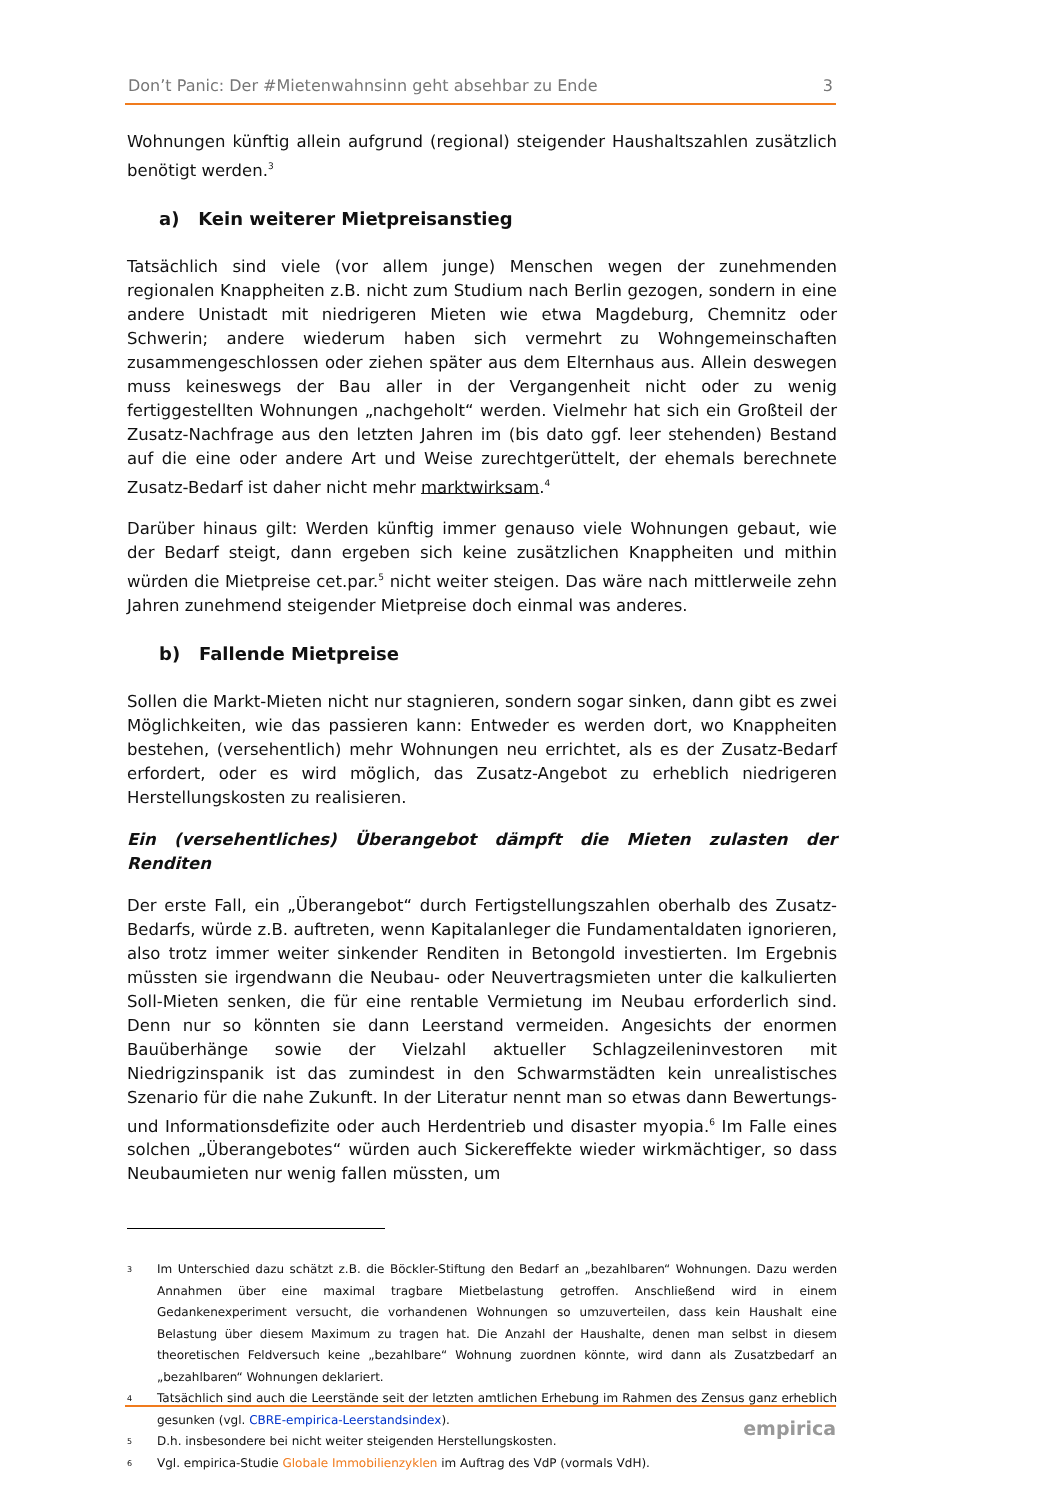Don’t Panic: Der #Mietenwahnsinn geht absehbar zu Ende 3
Wohnungen künftig allein aufgrund (regional) steigender Haushaltszahlen zusätzlich benötigt werden.<sup>3</sup>
a) Kein weiterer Mietpreisanstieg
Tatsächlich sind viele (vor allem junge) Menschen wegen der zunehmenden regionalen Knappheiten z.B. nicht zum Studium nach Berlin gezogen, sondern in eine andere Unistadt mit niedrigeren Mieten wie etwa Magdeburg, Chemnitz oder Schwerin; andere wiederum haben sich vermehrt zu Wohngemeinschaften zusammengeschlossen oder ziehen später aus dem Elternhaus aus. Allein deswegen muss keineswegs der Bau aller in der Vergangenheit nicht oder zu wenig fertiggestellten Wohnungen „nachgeholt“ werden. Vielmehr hat sich ein Großteil der Zusatz-Nachfrage aus den letzten Jahren im (bis dato ggf. leer stehenden) Bestand auf die eine oder andere Art und Weise zurechtgerüttelt, der ehemals berechnete Zusatz-Bedarf ist daher nicht mehr marktwirksam.<sup>4</sup>
Darüber hinaus gilt: Werden künftig immer genauso viele Wohnungen gebaut, wie der Bedarf steigt, dann ergeben sich keine zusätzlichen Knappheiten und mithin würden die Mietpreise cet.par.<sup>5</sup> nicht weiter steigen. Das wäre nach mittlerweile zehn Jahren zunehmend steigender Mietpreise doch einmal was anderes.
b) Fallende Mietpreise
Sollen die Markt-Mieten nicht nur stagnieren, sondern sogar sinken, dann gibt es zwei Möglichkeiten, wie das passieren kann: Entweder es werden dort, wo Knappheiten bestehen, (versehentlich) mehr Wohnungen neu errichtet, als es der Zusatz-Bedarf erfordert, oder es wird möglich, das Zusatz-Angebot zu erheblich niedrigeren Herstellungskosten zu realisieren.
Ein (versehentliches) Überangebot dämpft die Mieten zulasten der Renditen
Der erste Fall, ein „Überangebot“ durch Fertigstellungszahlen oberhalb des Zusatz-Bedarfs, würde z.B. auftreten, wenn Kapitalanleger die Fundamentaldaten ignorieren, also trotz immer weiter sinkender Renditen in Betongold investierten. Im Ergebnis müssten sie irgendwann die Neubau- oder Neuvertragsmieten unter die kalkulierten Soll-Mieten senken, die für eine rentable Vermietung im Neubau erforderlich sind. Denn nur so könnten sie dann Leerstand vermeiden. Angesichts der enormen Bauüberhänge sowie der Vielzahl aktueller Schlagzeileninvestoren mit Niedrigzinspanik ist das zumindest in den Schwarmstädten kein unrealistisches Szenario für die nahe Zukunft. In der Literatur nennt man so etwas dann Bewertungs- und Informationsdefizite oder auch Herdentrieb und disaster myopia.<sup>6</sup> Im Falle eines solchen „Überangebotes“ würden auch Sickereffekte wieder wirkmächtiger, so dass Neubaumieten nur wenig fallen müssten, um
3
Im Unterschied dazu schätzt z.B. die Böckler-Stiftung den Bedarf an „bezahlbaren“ Wohnungen. Dazu werden Annahmen über eine maximal tragbare Mietbelastung getroffen. Anschließend wird in einem Gedankenexperiment versucht, die vorhandenen Wohnungen so umzuverteilen, dass kein Haushalt eine Belastung über diesem Maximum zu tragen hat. Die Anzahl der Haushalte, denen man selbst in diesem theoretischen Feldversuch keine „bezahlbare“ Wohnung zuordnen könnte, wird dann als Zusatzbedarf an „bezahlbaren“ Wohnungen deklariert.
4
Tatsächlich sind auch die Leerstände seit der letzten amtlichen Erhebung im Rahmen des Zensus ganz erheblich gesunken (vgl. CBRE-empirica-Leerstandsindex).
5
D.h. insbesondere bei nicht weiter steigenden Herstellungskosten.
6
Vgl. empirica-Studie Globale Immobilienzyklen im Auftrag des VdP (vormals VdH).
empirica